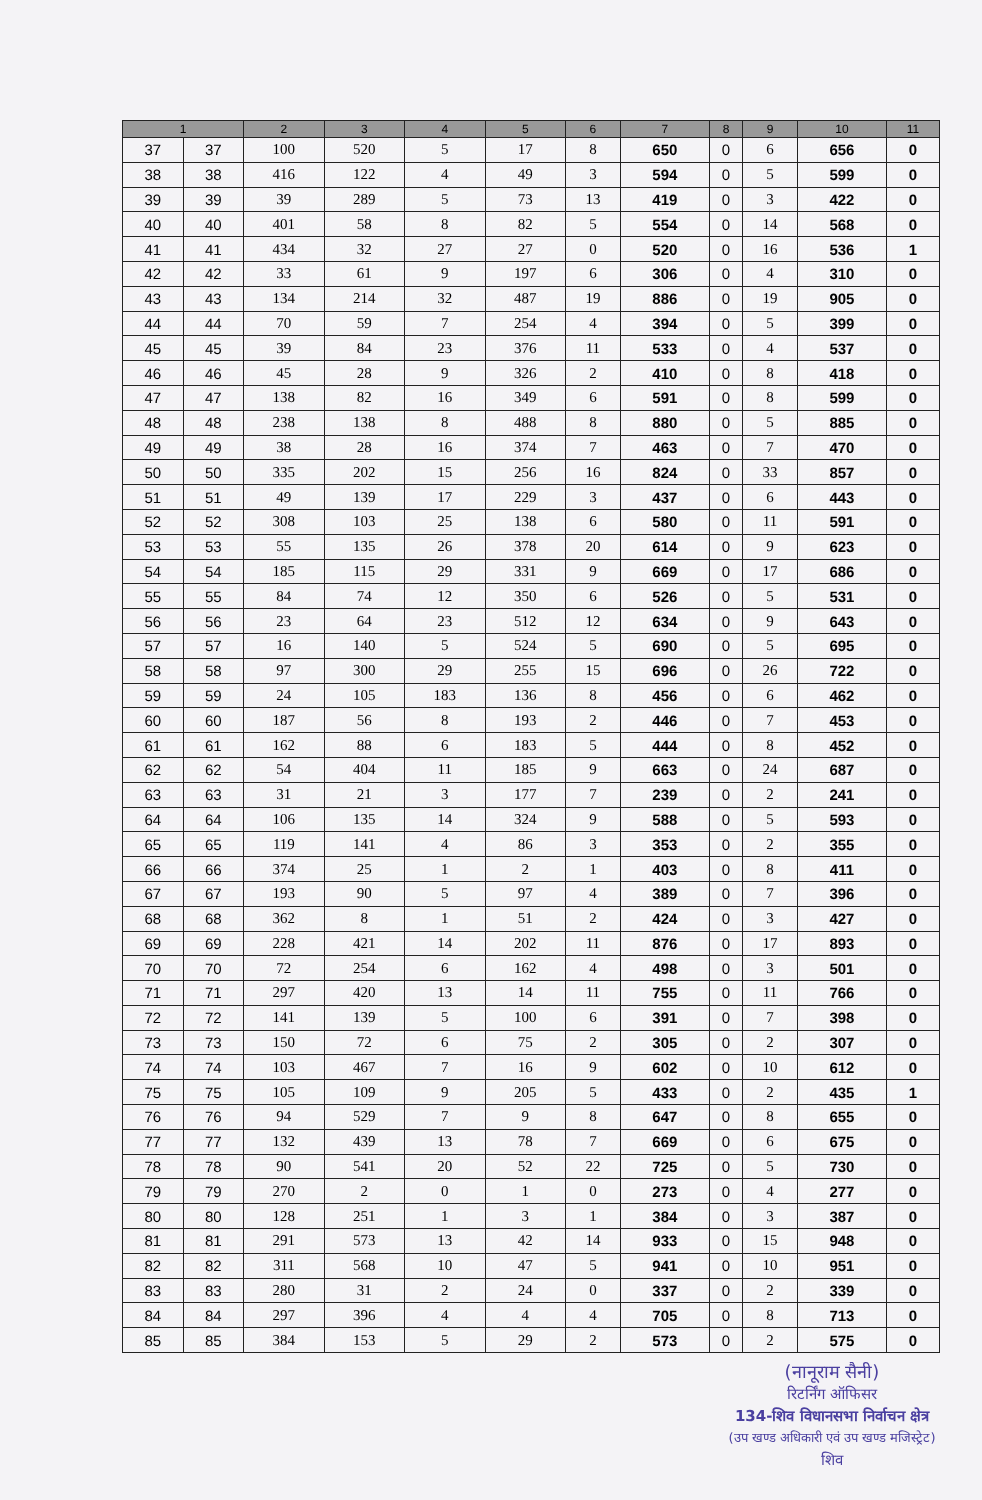| 1 | | 2 | 3 | 4 | 5 | 6 | 7 | 8 | 9 | 10 | 11 |
| --- | --- | --- | --- | --- | --- | --- | --- | --- | --- | --- | --- |
| 37 | 37 | 100 | 520 | 5 | 17 | 8 | 650 | 0 | 6 | 656 | 0 |
| 38 | 38 | 416 | 122 | 4 | 49 | 3 | 594 | 0 | 5 | 599 | 0 |
| 39 | 39 | 39 | 289 | 5 | 73 | 13 | 419 | 0 | 3 | 422 | 0 |
| 40 | 40 | 401 | 58 | 8 | 82 | 5 | 554 | 0 | 14 | 568 | 0 |
| 41 | 41 | 434 | 32 | 27 | 27 | 0 | 520 | 0 | 16 | 536 | 1 |
| 42 | 42 | 33 | 61 | 9 | 197 | 6 | 306 | 0 | 4 | 310 | 0 |
| 43 | 43 | 134 | 214 | 32 | 487 | 19 | 886 | 0 | 19 | 905 | 0 |
| 44 | 44 | 70 | 59 | 7 | 254 | 4 | 394 | 0 | 5 | 399 | 0 |
| 45 | 45 | 39 | 84 | 23 | 376 | 11 | 533 | 0 | 4 | 537 | 0 |
| 46 | 46 | 45 | 28 | 9 | 326 | 2 | 410 | 0 | 8 | 418 | 0 |
| 47 | 47 | 138 | 82 | 16 | 349 | 6 | 591 | 0 | 8 | 599 | 0 |
| 48 | 48 | 238 | 138 | 8 | 488 | 8 | 880 | 0 | 5 | 885 | 0 |
| 49 | 49 | 38 | 28 | 16 | 374 | 7 | 463 | 0 | 7 | 470 | 0 |
| 50 | 50 | 335 | 202 | 15 | 256 | 16 | 824 | 0 | 33 | 857 | 0 |
| 51 | 51 | 49 | 139 | 17 | 229 | 3 | 437 | 0 | 6 | 443 | 0 |
| 52 | 52 | 308 | 103 | 25 | 138 | 6 | 580 | 0 | 11 | 591 | 0 |
| 53 | 53 | 55 | 135 | 26 | 378 | 20 | 614 | 0 | 9 | 623 | 0 |
| 54 | 54 | 185 | 115 | 29 | 331 | 9 | 669 | 0 | 17 | 686 | 0 |
| 55 | 55 | 84 | 74 | 12 | 350 | 6 | 526 | 0 | 5 | 531 | 0 |
| 56 | 56 | 23 | 64 | 23 | 512 | 12 | 634 | 0 | 9 | 643 | 0 |
| 57 | 57 | 16 | 140 | 5 | 524 | 5 | 690 | 0 | 5 | 695 | 0 |
| 58 | 58 | 97 | 300 | 29 | 255 | 15 | 696 | 0 | 26 | 722 | 0 |
| 59 | 59 | 24 | 105 | 183 | 136 | 8 | 456 | 0 | 6 | 462 | 0 |
| 60 | 60 | 187 | 56 | 8 | 193 | 2 | 446 | 0 | 7 | 453 | 0 |
| 61 | 61 | 162 | 88 | 6 | 183 | 5 | 444 | 0 | 8 | 452 | 0 |
| 62 | 62 | 54 | 404 | 11 | 185 | 9 | 663 | 0 | 24 | 687 | 0 |
| 63 | 63 | 31 | 21 | 3 | 177 | 7 | 239 | 0 | 2 | 241 | 0 |
| 64 | 64 | 106 | 135 | 14 | 324 | 9 | 588 | 0 | 5 | 593 | 0 |
| 65 | 65 | 119 | 141 | 4 | 86 | 3 | 353 | 0 | 2 | 355 | 0 |
| 66 | 66 | 374 | 25 | 1 | 2 | 1 | 403 | 0 | 8 | 411 | 0 |
| 67 | 67 | 193 | 90 | 5 | 97 | 4 | 389 | 0 | 7 | 396 | 0 |
| 68 | 68 | 362 | 8 | 1 | 51 | 2 | 424 | 0 | 3 | 427 | 0 |
| 69 | 69 | 228 | 421 | 14 | 202 | 11 | 876 | 0 | 17 | 893 | 0 |
| 70 | 70 | 72 | 254 | 6 | 162 | 4 | 498 | 0 | 3 | 501 | 0 |
| 71 | 71 | 297 | 420 | 13 | 14 | 11 | 755 | 0 | 11 | 766 | 0 |
| 72 | 72 | 141 | 139 | 5 | 100 | 6 | 391 | 0 | 7 | 398 | 0 |
| 73 | 73 | 150 | 72 | 6 | 75 | 2 | 305 | 0 | 2 | 307 | 0 |
| 74 | 74 | 103 | 467 | 7 | 16 | 9 | 602 | 0 | 10 | 612 | 0 |
| 75 | 75 | 105 | 109 | 9 | 205 | 5 | 433 | 0 | 2 | 435 | 1 |
| 76 | 76 | 94 | 529 | 7 | 9 | 8 | 647 | 0 | 8 | 655 | 0 |
| 77 | 77 | 132 | 439 | 13 | 78 | 7 | 669 | 0 | 6 | 675 | 0 |
| 78 | 78 | 90 | 541 | 20 | 52 | 22 | 725 | 0 | 5 | 730 | 0 |
| 79 | 79 | 270 | 2 | 0 | 1 | 0 | 273 | 0 | 4 | 277 | 0 |
| 80 | 80 | 128 | 251 | 1 | 3 | 1 | 384 | 0 | 3 | 387 | 0 |
| 81 | 81 | 291 | 573 | 13 | 42 | 14 | 933 | 0 | 15 | 948 | 0 |
| 82 | 82 | 311 | 568 | 10 | 47 | 5 | 941 | 0 | 10 | 951 | 0 |
| 83 | 83 | 280 | 31 | 2 | 24 | 0 | 337 | 0 | 2 | 339 | 0 |
| 84 | 84 | 297 | 396 | 4 | 4 | 4 | 705 | 0 | 8 | 713 | 0 |
| 85 | 85 | 384 | 153 | 5 | 29 | 2 | 573 | 0 | 2 | 575 | 0 |
(नानूराम सैनी)
रिटर्निंग ऑफिसर
134-शिव विधानसभा निर्वाचन क्षेत्र
(उप खण्ड अधिकारी एवं उप खण्ड मजिस्ट्रेट)
शिव